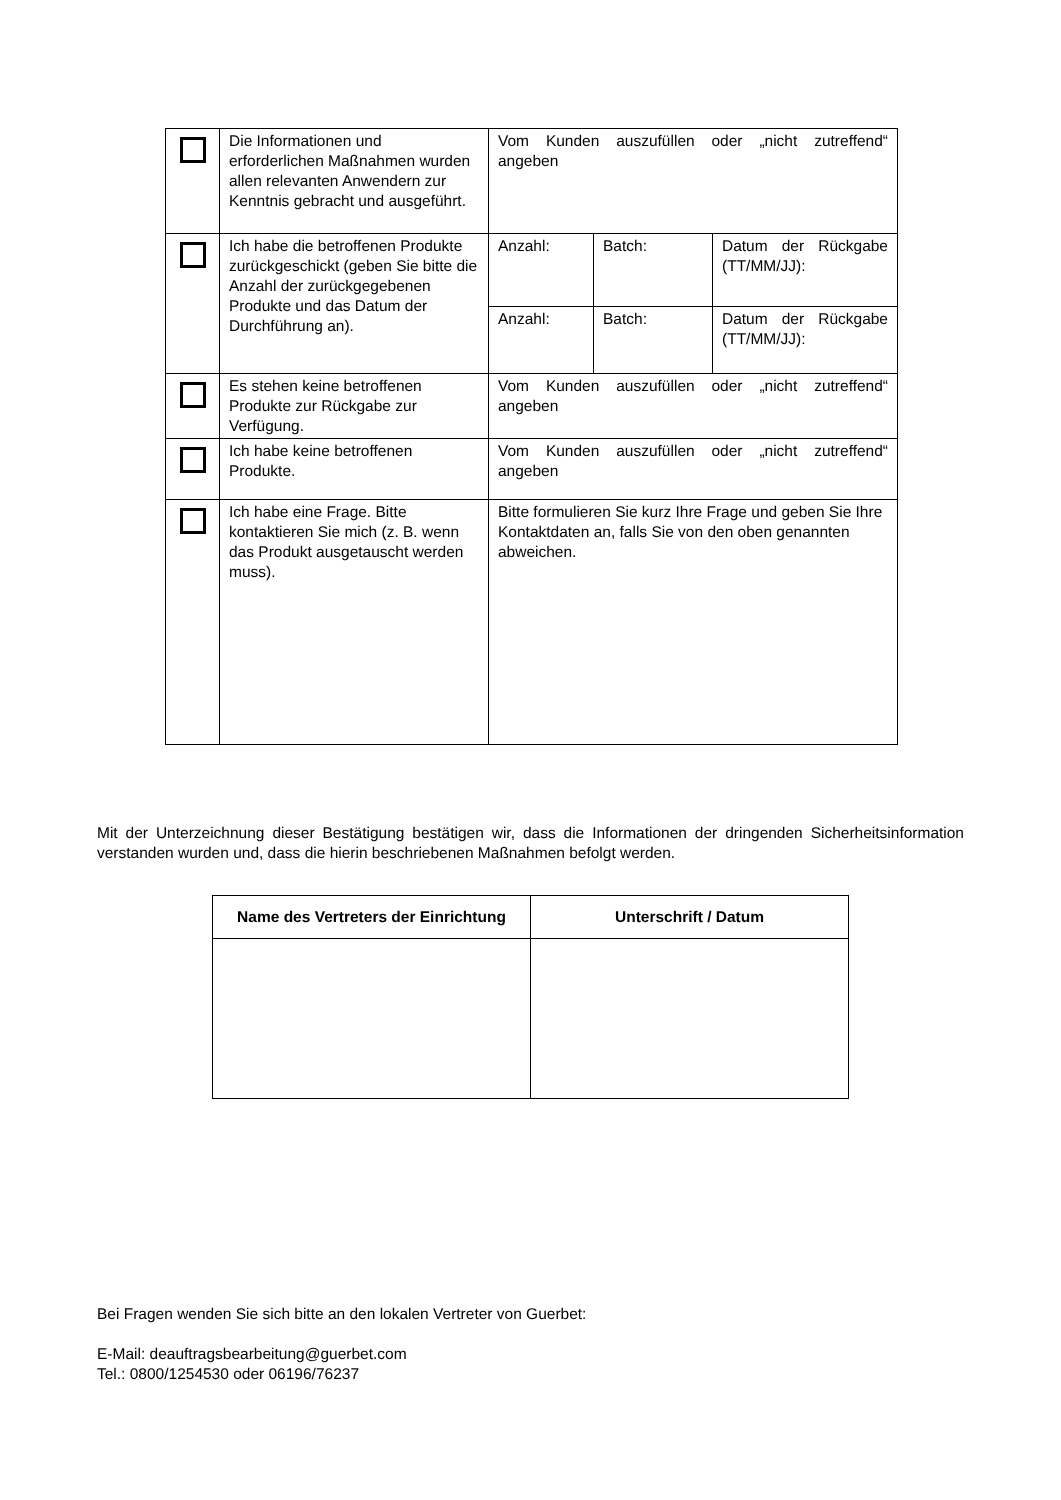| | Die Informationen und erforderlichen Maßnahmen wurden allen relevanten Anwendern zur Kenntnis gebracht und ausgeführt. | Vom Kunden auszufüllen oder „nicht zutreffend“ angeben | | |
| | Ich habe die betroffenen Produkte zurückgeschickt (geben Sie bitte die Anzahl der zurückgegebenen Produkte und das Datum der Durchführung an). | Anzahl: | Batch: | Datum der Rückgabe (TT/MM/JJ): |
| | | Anzahl: | Batch: | Datum der Rückgabe (TT/MM/JJ): |
| | Es stehen keine betroffenen Produkte zur Rückgabe zur Verfügung. | Vom Kunden auszufüllen oder „nicht zutreffend“ angeben | | |
| | Ich habe keine betroffenen Produkte. | Vom Kunden auszufüllen oder „nicht zutreffend“ angeben | | |
| | Ich habe eine Frage. Bitte kontaktieren Sie mich (z. B. wenn das Produkt ausgetauscht werden muss). | Bitte formulieren Sie kurz Ihre Frage und geben Sie Ihre Kontaktdaten an, falls Sie von den oben genannten abweichen. | | |
Mit der Unterzeichnung dieser Bestätigung bestätigen wir, dass die Informationen der dringenden Sicherheitsinformation verstanden wurden und, dass die hierin beschriebenen Maßnahmen befolgt werden.
| Name des Vertreters der Einrichtung | Unterschrift / Datum |
| --- | --- |
Bei Fragen wenden Sie sich bitte an den lokalen Vertreter von Guerbet:
E-Mail: deauftragsbearbeitung@guerbet.com
Tel.: 0800/1254530 oder 06196/76237